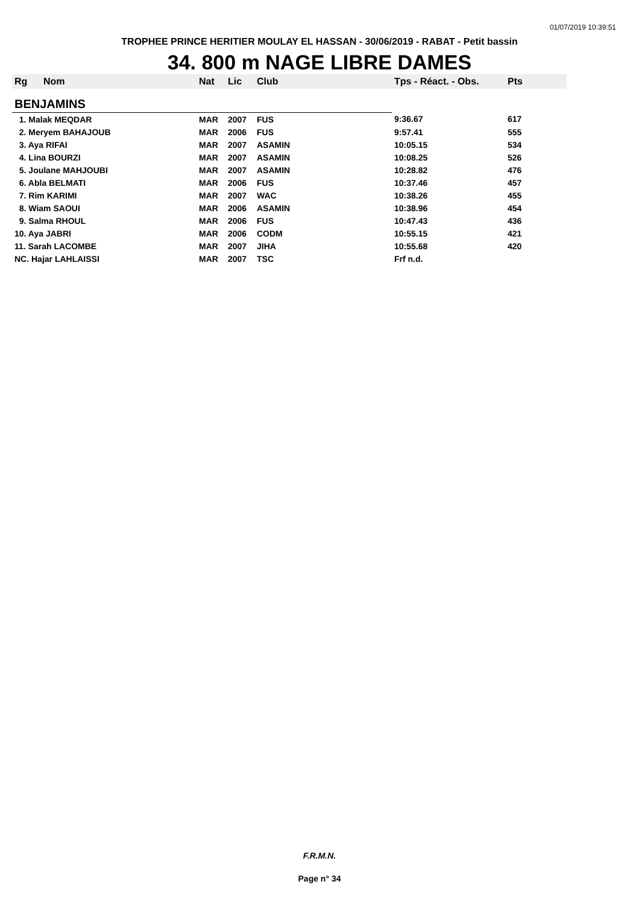01/07/2019 10:39:51
TROPHEE PRINCE HERITIER MOULAY EL HASSAN - 30/06/2019 - RABAT - Petit bassin
34. 800 m NAGE LIBRE DAMES
| Rg | Nom | Nat | Lic | Club | Tps - Réact. - Obs. | Pts |
| --- | --- | --- | --- | --- | --- | --- |
| BENJAMINS | | | | | | |
| 1. Malak MEQDAR | | MAR | 2007 | FUS | 9:36.67 | 617 |
| 2. Meryem BAHAJOUB | | MAR | 2006 | FUS | 9:57.41 | 555 |
| 3. Aya RIFAI | | MAR | 2007 | ASAMIN | 10:05.15 | 534 |
| 4. Lina BOURZI | | MAR | 2007 | ASAMIN | 10:08.25 | 526 |
| 5. Joulane MAHJOUBI | | MAR | 2007 | ASAMIN | 10:28.82 | 476 |
| 6. Abla BELMATI | | MAR | 2006 | FUS | 10:37.46 | 457 |
| 7. Rim KARIMI | | MAR | 2007 | WAC | 10:38.26 | 455 |
| 8. Wiam SAOUI | | MAR | 2006 | ASAMIN | 10:38.96 | 454 |
| 9. Salma RHOUL | | MAR | 2006 | FUS | 10:47.43 | 436 |
| 10. Aya JABRI | | MAR | 2006 | CODM | 10:55.15 | 421 |
| 11. Sarah LACOMBE | | MAR | 2007 | JIHA | 10:55.68 | 420 |
| NC. Hajar LAHLAISSI | | MAR | 2007 | TSC | Frf n.d. | |
F.R.M.N.
Page n° 34